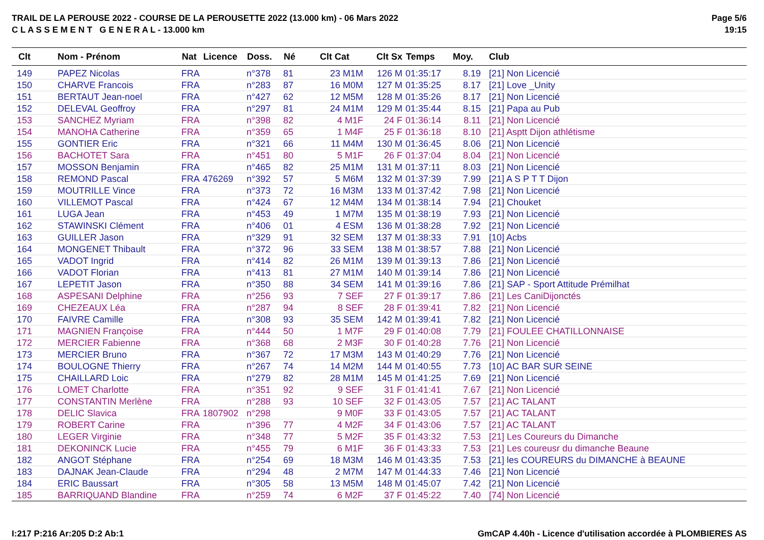TRAIL DE LA PEROUSE 2022 - COURSE DE LA PEROUSETTE 2022 (13.000 km) - 06 Mars 2022
C L A S S E M E N T G E N E R A L - 13.000 km
Page 5/6
19:15
| Clt | Nom - Prénom | Nat | Licence | Doss. | Né | Clt Cat | Clt Sx | Temps | Moy. | Club |
| --- | --- | --- | --- | --- | --- | --- | --- | --- | --- | --- |
| 149 | PAPEZ Nicolas | FRA | | n°378 | 81 | 23 M1M | 126 M | 01:35:17 | 8.19 | [21] Non Licencié |
| 150 | CHARVE Francois | FRA | | n°283 | 87 | 16 M0M | 127 M | 01:35:25 | 8.17 | [21] Love _Unity |
| 151 | BERTAUT Jean-noel | FRA | | n°427 | 62 | 12 M5M | 128 M | 01:35:26 | 8.17 | [21] Non Licencié |
| 152 | DELEVAL Geoffroy | FRA | | n°297 | 81 | 24 M1M | 129 M | 01:35:44 | 8.15 | [21] Papa au Pub |
| 153 | SANCHEZ Myriam | FRA | | n°398 | 82 | 4 M1F | 24 F | 01:36:14 | 8.11 | [21] Non Licencié |
| 154 | MANOHA Catherine | FRA | | n°359 | 65 | 1 M4F | 25 F | 01:36:18 | 8.10 | [21] Asptt Dijon athlétisme |
| 155 | GONTIER Eric | FRA | | n°321 | 66 | 11 M4M | 130 M | 01:36:45 | 8.06 | [21] Non Licencié |
| 156 | BACHOTET Sara | FRA | | n°451 | 80 | 5 M1F | 26 F | 01:37:04 | 8.04 | [21] Non Licencié |
| 157 | MOSSON Benjamin | FRA | | n°465 | 82 | 25 M1M | 131 M | 01:37:11 | 8.03 | [21] Non Licencié |
| 158 | REMOND Pascal | FRA | 476269 | n°392 | 57 | 5 M6M | 132 M | 01:37:39 | 7.99 | [21] A S P T T Dijon |
| 159 | MOUTRILLE Vince | FRA | | n°373 | 72 | 16 M3M | 133 M | 01:37:42 | 7.98 | [21] Non Licencié |
| 160 | VILLEMOT Pascal | FRA | | n°424 | 67 | 12 M4M | 134 M | 01:38:14 | 7.94 | [21] Chouket |
| 161 | LUGA Jean | FRA | | n°453 | 49 | 1 M7M | 135 M | 01:38:19 | 7.93 | [21] Non Licencié |
| 162 | STAWINSKI Clément | FRA | | n°406 | 01 | 4 ESM | 136 M | 01:38:28 | 7.92 | [21] Non Licencié |
| 163 | GUILLER Jason | FRA | | n°329 | 91 | 32 SEM | 137 M | 01:38:33 | 7.91 | [10] Acbs |
| 164 | MONGENET Thibault | FRA | | n°372 | 96 | 33 SEM | 138 M | 01:38:57 | 7.88 | [21] Non Licencié |
| 165 | VADOT Ingrid | FRA | | n°414 | 82 | 26 M1M | 139 M | 01:39:13 | 7.86 | [21] Non Licencié |
| 166 | VADOT Florian | FRA | | n°413 | 81 | 27 M1M | 140 M | 01:39:14 | 7.86 | [21] Non Licencié |
| 167 | LEPETIT Jason | FRA | | n°350 | 88 | 34 SEM | 141 M | 01:39:16 | 7.86 | [21] SAP - Sport Attitude Prémilhat |
| 168 | ASPESANI Delphine | FRA | | n°256 | 93 | 7 SEF | 27 F | 01:39:17 | 7.86 | [21] Les CaniDijonctés |
| 169 | CHEZEAUX Léa | FRA | | n°287 | 94 | 8 SEF | 28 F | 01:39:41 | 7.82 | [21] Non Licencié |
| 170 | FAIVRE Camille | FRA | | n°308 | 93 | 35 SEM | 142 M | 01:39:41 | 7.82 | [21] Non Licencié |
| 171 | MAGNIEN Françoise | FRA | | n°444 | 50 | 1 M7F | 29 F | 01:40:08 | 7.79 | [21] FOULEE CHATILLONNAISE |
| 172 | MERCIER Fabienne | FRA | | n°368 | 68 | 2 M3F | 30 F | 01:40:28 | 7.76 | [21] Non Licencié |
| 173 | MERCIER Bruno | FRA | | n°367 | 72 | 17 M3M | 143 M | 01:40:29 | 7.76 | [21] Non Licencié |
| 174 | BOULOGNE Thierry | FRA | | n°267 | 74 | 14 M2M | 144 M | 01:40:55 | 7.73 | [10] AC BAR SUR SEINE |
| 175 | CHAILLARD Loic | FRA | | n°279 | 82 | 28 M1M | 145 M | 01:41:25 | 7.69 | [21] Non Licencié |
| 176 | LOMET Charlotte | FRA | | n°351 | 92 | 9 SEF | 31 F | 01:41:41 | 7.67 | [21] Non Licencié |
| 177 | CONSTANTIN Merlène | FRA | | n°288 | 93 | 10 SEF | 32 F | 01:43:05 | 7.57 | [21] AC TALANT |
| 178 | DELIC Slavica | FRA | 1807902 | n°298 | | 9 M0F | 33 F | 01:43:05 | 7.57 | [21] AC TALANT |
| 179 | ROBERT Carine | FRA | | n°396 | 77 | 4 M2F | 34 F | 01:43:06 | 7.57 | [21] AC TALANT |
| 180 | LEGER Virginie | FRA | | n°348 | 77 | 5 M2F | 35 F | 01:43:32 | 7.53 | [21] Les Coureurs du Dimanche |
| 181 | DEKONINCK Lucie | FRA | | n°455 | 79 | 6 M1F | 36 F | 01:43:33 | 7.53 | [21] Les coureusr du dimanche Beaune |
| 182 | ANGOT Stéphane | FRA | | n°254 | 69 | 18 M3M | 146 M | 01:43:35 | 7.53 | [21] les COUREURS du DIMANCHE à BEAUNE |
| 183 | DAJNAK Jean-Claude | FRA | | n°294 | 48 | 2 M7M | 147 M | 01:44:33 | 7.46 | [21] Non Licencié |
| 184 | ERIC Baussart | FRA | | n°305 | 58 | 13 M5M | 148 M | 01:45:07 | 7.42 | [21] Non Licencié |
| 185 | BARRIQUAND Blandine | FRA | | n°259 | 74 | 6 M2F | 37 F | 01:45:22 | 7.40 | [74] Non Licencié |
I:217 P:216 Ar:205 D:2 Ab:1 GmCAP 4.40h - Licence d'utilisation accordée à PLOMBIERES AS